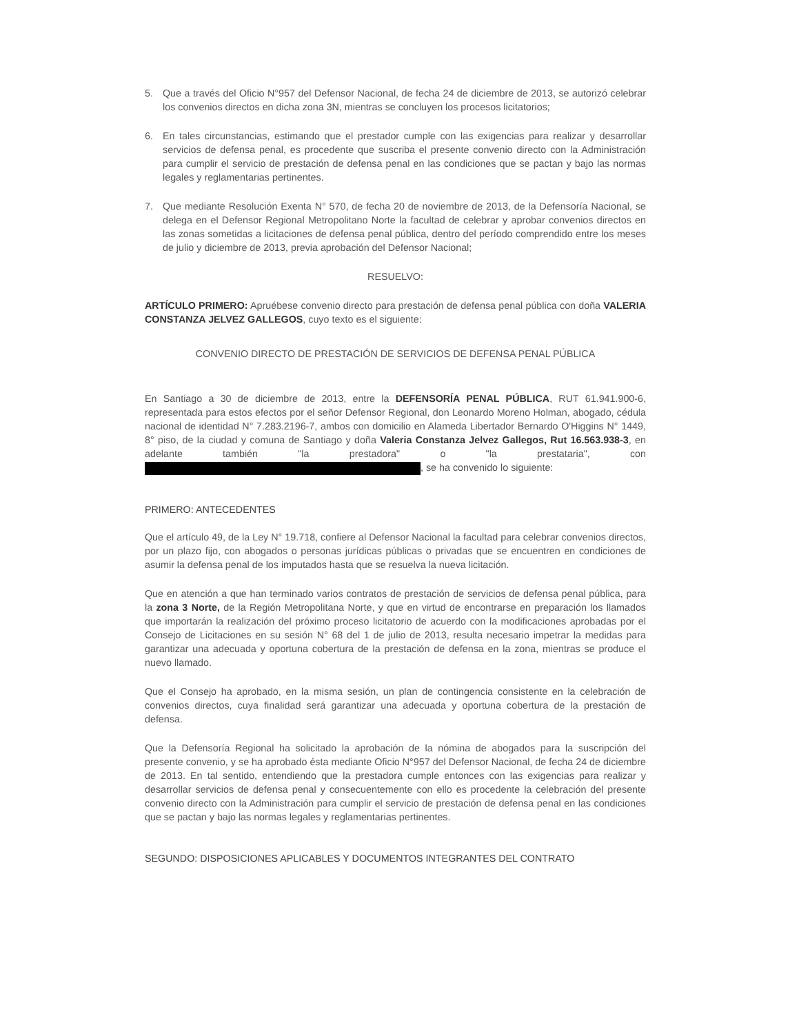5. Que a través del Oficio N°957 del Defensor Nacional, de fecha 24 de diciembre de 2013, se autorizó celebrar los convenios directos en dicha zona 3N, mientras se concluyen los procesos licitatorios;
6. En tales circunstancias, estimando que el prestador cumple con las exigencias para realizar y desarrollar servicios de defensa penal, es procedente que suscriba el presente convenio directo con la Administración para cumplir el servicio de prestación de defensa penal en las condiciones que se pactan y bajo las normas legales y reglamentarias pertinentes.
7. Que mediante Resolución Exenta N° 570, de fecha 20 de noviembre de 2013, de la Defensoría Nacional, se delega en el Defensor Regional Metropolitano Norte la facultad de celebrar y aprobar convenios directos en las zonas sometidas a licitaciones de defensa penal pública, dentro del período comprendido entre los meses de julio y diciembre de 2013, previa aprobación del Defensor Nacional;
RESUELVO:
ARTÍCULO PRIMERO: Apruébese convenio directo para prestación de defensa penal pública con doña VALERIA CONSTANZA JELVEZ GALLEGOS, cuyo texto es el siguiente:
CONVENIO DIRECTO DE PRESTACIÓN DE SERVICIOS DE DEFENSA PENAL PÚBLICA
En Santiago a 30 de diciembre de 2013, entre la DEFENSORÍA PENAL PÚBLICA, RUT 61.941.900-6, representada para estos efectos por el señor Defensor Regional, don Leonardo Moreno Holman, abogado, cédula nacional de identidad N° 7.283.2196-7, ambos con domicilio en Alameda Libertador Bernardo O'Higgins N° 1449, 8° piso, de la ciudad y comuna de Santiago y doña Valeria Constanza Jelvez Gallegos, Rut 16.563.938-3, en adelante también "la prestadora" o "la prestataria", con , se ha convenido lo siguiente:
PRIMERO: ANTECEDENTES
Que el artículo 49, de la Ley N° 19.718, confiere al Defensor Nacional la facultad para celebrar convenios directos, por un plazo fijo, con abogados o personas jurídicas públicas o privadas que se encuentren en condiciones de asumir la defensa penal de los imputados hasta que se resuelva la nueva licitación.
Que en atención a que han terminado varios contratos de prestación de servicios de defensa penal pública, para la zona 3 Norte, de la Región Metropolitana Norte, y que en virtud de encontrarse en preparación los llamados que importarán la realización del próximo proceso licitatorio de acuerdo con la modificaciones aprobadas por el Consejo de Licitaciones en su sesión N° 68 del 1 de julio de 2013, resulta necesario impetrar la medidas para garantizar una adecuada y oportuna cobertura de la prestación de defensa en la zona, mientras se produce el nuevo llamado.
Que el Consejo ha aprobado, en la misma sesión, un plan de contingencia consistente en la celebración de convenios directos, cuya finalidad será garantizar una adecuada y oportuna cobertura de la prestación de defensa.
Que la Defensoría Regional ha solicitado la aprobación de la nómina de abogados para la suscripción del presente convenio, y se ha aprobado ésta mediante Oficio N°957 del Defensor Nacional, de fecha 24 de diciembre de 2013. En tal sentido, entendiendo que la prestadora cumple entonces con las exigencias para realizar y desarrollar servicios de defensa penal y consecuentemente con ello es procedente la celebración del presente convenio directo con la Administración para cumplir el servicio de prestación de defensa penal en las condiciones que se pactan y bajo las normas legales y reglamentarias pertinentes.
SEGUNDO: DISPOSICIONES APLICABLES Y DOCUMENTOS INTEGRANTES DEL CONTRATO